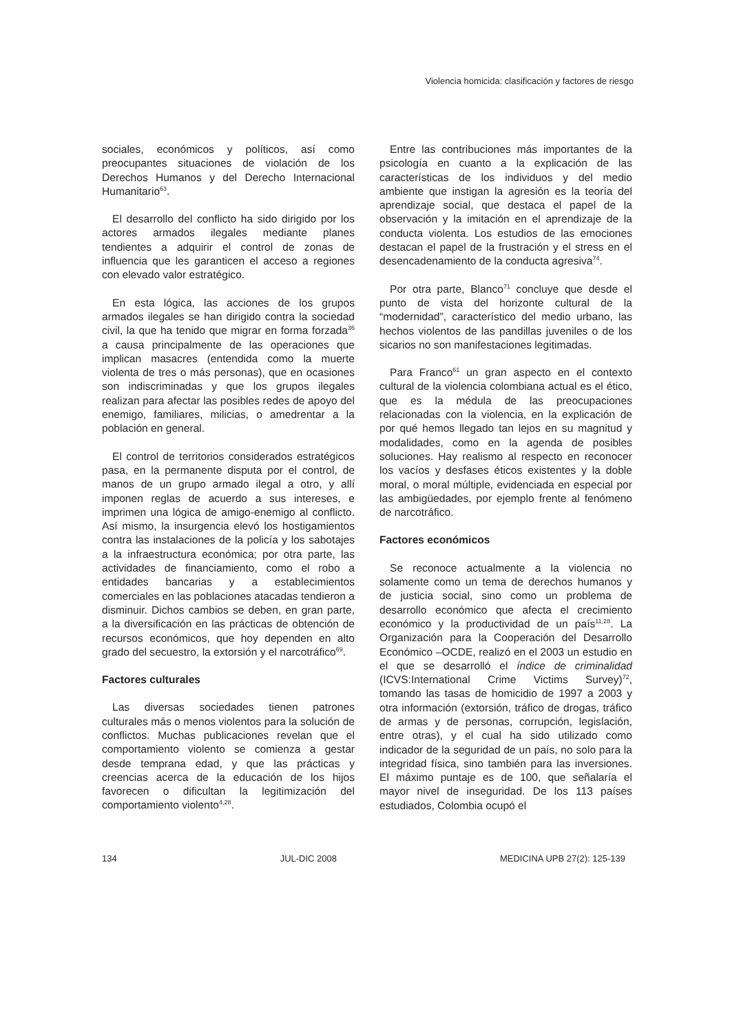Violencia homicida: clasificación y factores de riesgo
sociales, económicos y políticos, así como preocupantes situaciones de violación de los Derechos Humanos y del Derecho Internacional Humanitario<sup>63</sup>.
El desarrollo del conflicto ha sido dirigido por los actores armados ilegales mediante planes tendientes a adquirir el control de zonas de influencia que les garanticen el acceso a regiones con elevado valor estratégico.
En esta lógica, las acciones de los grupos armados ilegales se han dirigido contra la sociedad civil, la que ha tenido que migrar en forma forzada<sup>36</sup> a causa principalmente de las operaciones que implican masacres (entendida como la muerte violenta de tres o más personas), que en ocasiones son indiscriminadas y que los grupos ilegales realizan para afectar las posibles redes de apoyo del enemigo, familiares, milicias, o amedrentar a la población en general.
El control de territorios considerados estratégicos pasa, en la permanente disputa por el control, de manos de un grupo armado ilegal a otro, y allí imponen reglas de acuerdo a sus intereses, e imprimen una lógica de amigo-enemigo al conflicto. Así mismo, la insurgencia elevó los hostigamientos contra las instalaciones de la policía y los sabotajes a la infraestructura económica; por otra parte, las actividades de financiamiento, como el robo a entidades bancarias y a establecimientos comerciales en las poblaciones atacadas tendieron a disminuir. Dichos cambios se deben, en gran parte, a la diversificación en las prácticas de obtención de recursos económicos, que hoy dependen en alto grado del secuestro, la extorsión y el narcotráfico<sup>69</sup>.
Factores culturales
Las diversas sociedades tienen patrones culturales más o menos violentos para la solución de conflictos. Muchas publicaciones revelan que el comportamiento violento se comienza a gestar desde temprana edad, y que las prácticas y creencias acerca de la educación de los hijos favorecen o dificultan la legitimización del comportamiento violento<sup>4,28</sup>.
Entre las contribuciones más importantes de la psicología en cuanto a la explicación de las características de los individuos y del medio ambiente que instigan la agresión es la teoría del aprendizaje social, que destaca el papel de la observación y la imitación en el aprendizaje de la conducta violenta. Los estudios de las emociones destacan el papel de la frustración y el stress en el desencadenamiento de la conducta agresiva<sup>74</sup>.
Por otra parte, Blanco<sup>71</sup> concluye que desde el punto de vista del horizonte cultural de la “modernidad”, característico del medio urbano, las hechos violentos de las pandillas juveniles o de los sicarios no son manifestaciones legitimadas.
Para Franco<sup>61</sup> un gran aspecto en el contexto cultural de la violencia colombiana actual es el ético, que es la médula de las preocupaciones relacionadas con la violencia, en la explicación de por qué hemos llegado tan lejos en su magnitud y modalidades, como en la agenda de posibles soluciones. Hay realismo al respecto en reconocer los vacíos y desfases éticos existentes y la doble moral, o moral múltiple, evidenciada en especial por las ambigüedades, por ejemplo frente al fenómeno de narcotráfico.
Factores económicos
Se reconoce actualmente a la violencia no solamente como un tema de derechos humanos y de justicia social, sino como un problema de desarrollo económico que afecta el crecimiento económico y la productividad de un país<sup>11,28</sup>. La Organización para la Cooperación del Desarrollo Económico –OCDE, realizó en el 2003 un estudio en el que se desarrolló el índice de criminalidad (ICVS:International Crime Victims Survey)<sup>72</sup>, tomando las tasas de homicidio de 1997 a 2003 y otra información (extorsión, tráfico de drogas, tráfico de armas y de personas, corrupción, legislación, entre otras), y el cual ha sido utilizado como indicador de la seguridad de un país, no solo para la integridad física, sino también para las inversiones. El máximo puntaje es de 100, que señalaría el mayor nivel de inseguridad. De los 113 países estudiados, Colombia ocupó el
134 JUL-DIC 2008 MEDICINA UPB 27(2): 125-139